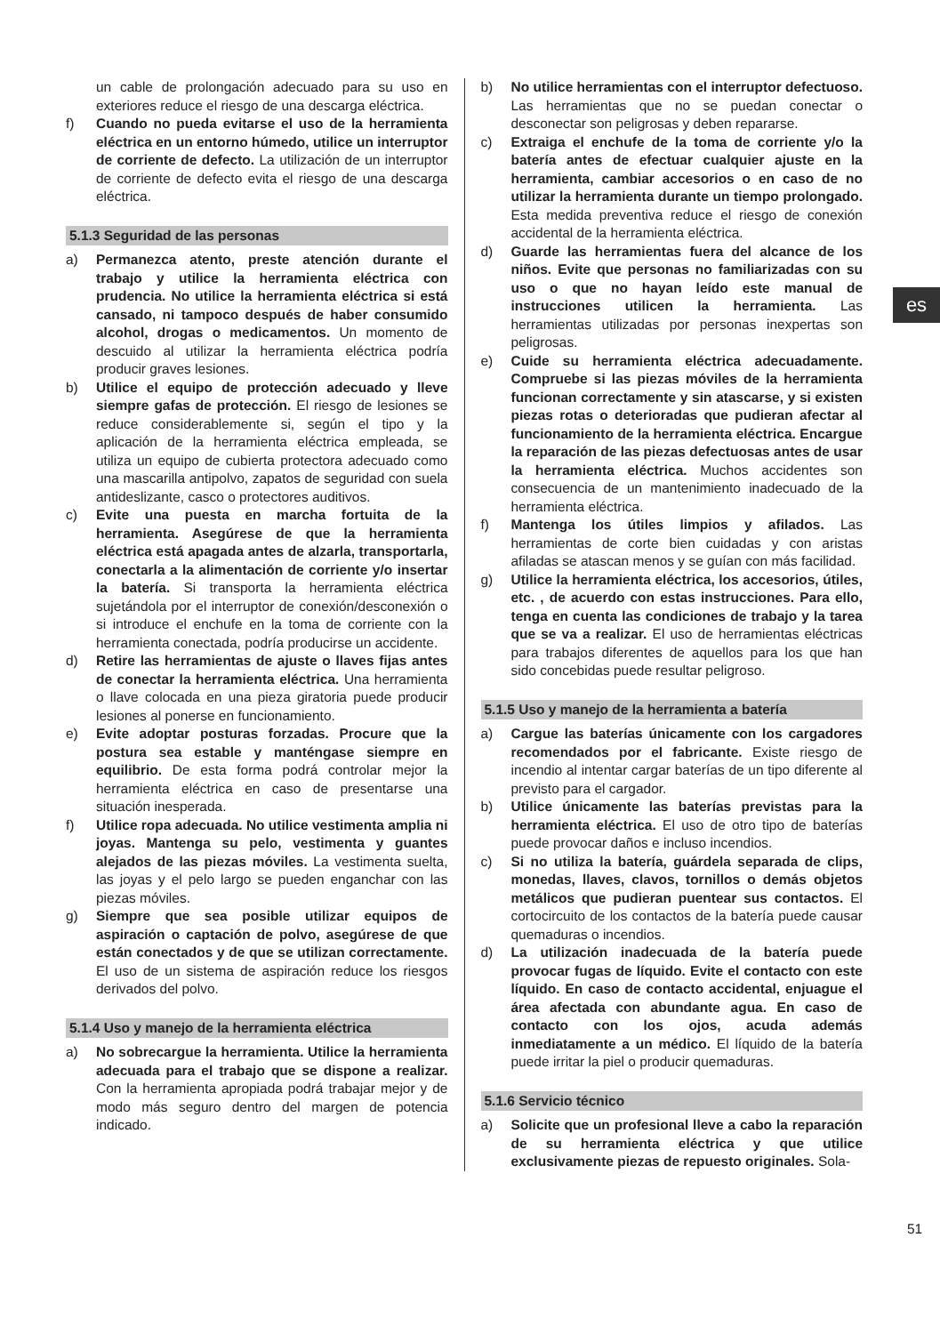es
un cable de prolongación adecuado para su uso en exteriores reduce el riesgo de una descarga eléctrica.
f) Cuando no pueda evitarse el uso de la herramienta eléctrica en un entorno húmedo, utilice un interruptor de corriente de defecto. La utilización de un interruptor de corriente de defecto evita el riesgo de una descarga eléctrica.
5.1.3 Seguridad de las personas
a) Permanezca atento, preste atención durante el trabajo y utilice la herramienta eléctrica con prudencia. No utilice la herramienta eléctrica si está cansado, ni tampoco después de haber consumido alcohol, drogas o medicamentos. Un momento de descuido al utilizar la herramienta eléctrica podría producir graves lesiones.
b) Utilice el equipo de protección adecuado y lleve siempre gafas de protección. El riesgo de lesiones se reduce considerablemente si, según el tipo y la aplicación de la herramienta eléctrica empleada, se utiliza un equipo de cubierta protectora adecuado como una mascarilla antipolvo, zapatos de seguridad con suela antideslizante, casco o protectores auditivos.
c) Evite una puesta en marcha fortuita de la herramienta. Asegúrese de que la herramienta eléctrica está apagada antes de alzarla, transportarla, conectarla a la alimentación de corriente y/o insertar la batería. Si transporta la herramienta eléctrica sujetándola por el interruptor de conexión/desconexión o si introduce el enchufe en la toma de corriente con la herramienta conectada, podría producirse un accidente.
d) Retire las herramientas de ajuste o llaves fijas antes de conectar la herramienta eléctrica. Una herramienta o llave colocada en una pieza giratoria puede producir lesiones al ponerse en funcionamiento.
e) Evite adoptar posturas forzadas. Procure que la postura sea estable y manténgase siempre en equilibrio. De esta forma podrá controlar mejor la herramienta eléctrica en caso de presentarse una situación inesperada.
f) Utilice ropa adecuada. No utilice vestimenta amplia ni joyas. Mantenga su pelo, vestimenta y guantes alejados de las piezas móviles. La vestimenta suelta, las joyas y el pelo largo se pueden enganchar con las piezas móviles.
g) Siempre que sea posible utilizar equipos de aspiración o captación de polvo, asegúrese de que están conectados y de que se utilizan correctamente. El uso de un sistema de aspiración reduce los riesgos derivados del polvo.
5.1.4 Uso y manejo de la herramienta eléctrica
a) No sobrecargue la herramienta. Utilice la herramienta adecuada para el trabajo que se dispone a realizar. Con la herramienta apropiada podrá trabajar mejor y de modo más seguro dentro del margen de potencia indicado.
b) No utilice herramientas con el interruptor defectuoso. Las herramientas que no se puedan conectar o desconectar son peligrosas y deben repararse.
c) Extraiga el enchufe de la toma de corriente y/o la batería antes de efectuar cualquier ajuste en la herramienta, cambiar accesorios o en caso de no utilizar la herramienta durante un tiempo prolongado. Esta medida preventiva reduce el riesgo de conexión accidental de la herramienta eléctrica.
d) Guarde las herramientas fuera del alcance de los niños. Evite que personas no familiarizadas con su uso o que no hayan leído este manual de instrucciones utilicen la herramienta. Las herramientas utilizadas por personas inexpertas son peligrosas.
e) Cuide su herramienta eléctrica adecuadamente. Compruebe si las piezas móviles de la herramienta funcionan correctamente y sin atascarse, y si existen piezas rotas o deterioradas que pudieran afectar al funcionamiento de la herramienta eléctrica. Encargue la reparación de las piezas defectuosas antes de usar la herramienta eléctrica. Muchos accidentes son consecuencia de un mantenimiento inadecuado de la herramienta eléctrica.
f) Mantenga los útiles limpios y afilados. Las herramientas de corte bien cuidadas y con aristas afiladas se atascan menos y se guían con más facilidad.
g) Utilice la herramienta eléctrica, los accesorios, útiles, etc. , de acuerdo con estas instrucciones. Para ello, tenga en cuenta las condiciones de trabajo y la tarea que se va a realizar. El uso de herramientas eléctricas para trabajos diferentes de aquellos para los que han sido concebidas puede resultar peligroso.
5.1.5 Uso y manejo de la herramienta a batería
a) Cargue las baterías únicamente con los cargadores recomendados por el fabricante. Existe riesgo de incendio al intentar cargar baterías de un tipo diferente al previsto para el cargador.
b) Utilice únicamente las baterías previstas para la herramienta eléctrica. El uso de otro tipo de baterías puede provocar daños e incluso incendios.
c) Si no utiliza la batería, guárdela separada de clips, monedas, llaves, clavos, tornillos o demás objetos metálicos que pudieran puentear sus contactos. El cortocircuito de los contactos de la batería puede causar quemaduras o incendios.
d) La utilización inadecuada de la batería puede provocar fugas de líquido. Evite el contacto con este líquido. En caso de contacto accidental, enjuague el área afectada con abundante agua. En caso de contacto con los ojos, acuda además inmediatamente a un médico. El líquido de la batería puede irritar la piel o producir quemaduras.
5.1.6 Servicio técnico
a) Solicite que un profesional lleve a cabo la reparación de su herramienta eléctrica y que utilice exclusivamente piezas de repuesto originales. Sola-
51